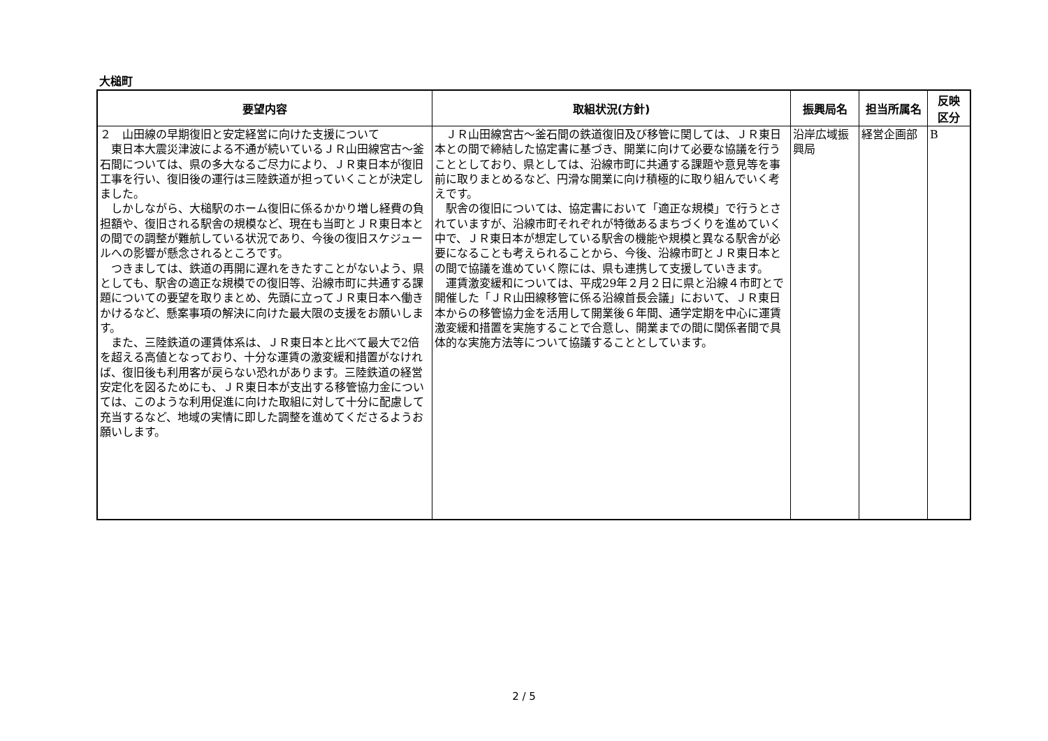大槌町
| 要望内容 | 取組状況(方針) | 振興局名 | 担当所属名 | 反映 区分 |
| --- | --- | --- | --- | --- |
| ２ 山田線の早期復旧と安定経営に向けた支援について 東日本大震災津波による不通が続いているＪＲ山田線宮古～釜石間については、県の多大なるご尽力により、ＪＲ東日本が復旧工事を行い、復旧後の運行は三陸鉄道が担っていくことが決定しました。 しかしながら、大槌駅のホーム復旧に係るかかり増し経費の負担額や、復旧される駅舎の規模など、現在も当町とＪＲ東日本との間での調整が難航している状況であり、今後の復旧スケジュールへの影響が懸念されるところです。 つきましては、鉄道の再開に遅れをきたすことがないよう、県としても、駅舎の適正な規模での復旧等、沿線市町に共通する課題についての要望を取りまとめ、先頭に立ってＪＲ東日本へ働きかけるなど、懸案事項の解決に向けた最大限の支援をお願いします。 また、三陸鉄道の運賃体系は、ＪＲ東日本と比べて最大で2倍を超える高値となっており、十分な運賃の激変緩和措置がなければ、復旧後も利用客が戻らない恐れがあります。三陸鉄道の経営安定化を図るためにも、ＪＲ東日本が支出する移管協力金については、このような利用促進に向けた取組に対して十分に配慮して充当するなど、地域の実情に即した調整を進めてくださるようお願いします。 | ＪＲ山田線宮古～釜石間の鉄道復旧及び移管に関しては、ＪＲ東日本との間で締結した協定書に基づき、開業に向けて必要な協議を行うこととしており、県としては、沿線市町に共通する課題や意見等を事前に取りまとめるなど、円滑な開業に向け積極的に取り組んでいく考えです。 駅舎の復旧については、協定書において「適正な規模」で行うとされていますが、沿線市町それぞれが特徴あるまちづくりを進めていく中で、ＪＲ東日本が想定している駅舎の機能や規模と異なる駅舎が必要になることも考えられることから、今後、沿線市町とＪＲ東日本との間で協議を進めていく際には、県も連携して支援していきます。 運賃激変緩和については、平成29年２月２日に県と沿線４市町とで開催した「ＪＲ山田線移管に係る沿線首長会議」において、ＪＲ東日本からの移管協力金を活用して開業後６年間、通学定期を中心に運賃激変緩和措置を実施することで合意し、開業までの間に関係者間で具体的な実施方法等について協議することとしています。 | 沿岸広域振興局 | 経営企画部 | B |
2 / 5